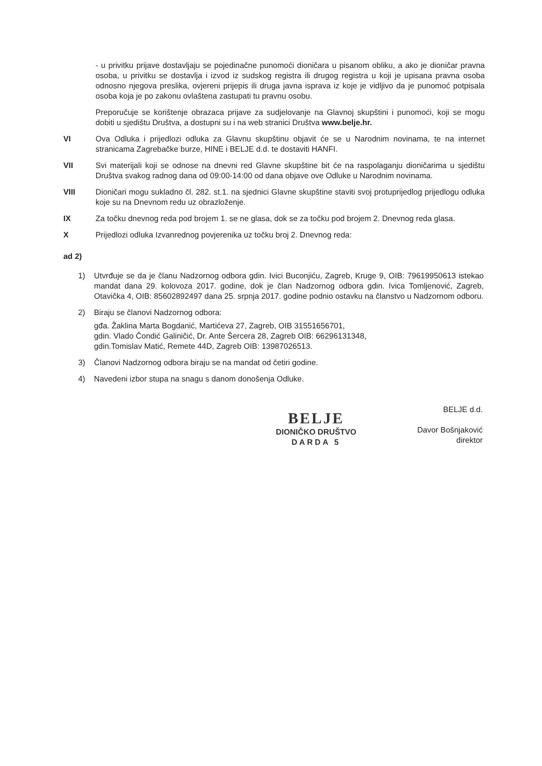- u privitku prijave dostavljaju se pojedinačne punomoći dioničara u pisanom obliku, a ako je dioničar pravna osoba, u privitku se dostavlja i izvod iz sudskog registra ili drugog registra u koji je upisana pravna osoba odnosno njegova preslika, ovjereni prijepis ili druga javna isprava iz koje je vidljivo da je punomoć potpisala osoba koja je po zakonu ovlaštena zastupati tu pravnu osobu.
Preporučuje se korištenje obrazaca prijave za sudjelovanje na Glavnoj skupštini i punomoći, koji se mogu dobiti u sjedištu Društva, a dostupni su i na web stranici Društva www.belje.hr.
VI Ova Odluka i prijedlozi odluka za Glavnu skupštinu objavit će se u Narodnim novinama, te na internet stranicama Zagrebačke burze, HINE i BELJE d.d. te dostaviti HANFI.
VII Svi materijali koji se odnose na dnevni red Glavne skupštine bit će na raspolaganju dioničarima u sjedištu Društva svakog radnog dana od 09:00-14:00 od dana objave ove Odluke u Narodnim novinama.
VIII Dioničari mogu sukladno čl. 282. st.1. na sjednici Glavne skupštine staviti svoj protuprijedlog prijedlogu odluka koje su na Dnevnom redu uz obrazloženje.
IX Za točku dnevnog reda pod brojem 1. se ne glasa, dok se za točku pod brojem 2. Dnevnog reda glasa.
X Prijedlozi odluka Izvanrednog povjerenika uz točku broj 2. Dnevnog reda:
ad 2)
1) Utvrđuje se da je članu Nadzornog odbora gdin. Ivici Buconjiću, Zagreb, Kruge 9, OIB: 79619950613 istekao mandat dana 29. kolovoza 2017. godine, dok je član Nadzornog odbora gdin. Ivica Tomljenović, Zagreb, Otavička 4, OIB: 85602892497 dana 25. srpnja 2017. godine podnio ostavku na članstvo u Nadzornom odboru.
2) Biraju se članovi Nadzornog odbora:
gđa. Žaklina Marta Bogdanić, Martićeva 27, Zagreb, OIB 31551656701,
gdin. Vlado Čondić Galiniĉić, Dr. Ante Šercera 28, Zagreb OIB: 66296131348,
gdin.Tomislav Matić, Remete 44D, Zagreb OIB: 13987026513.
3) Članovi Nadzornog odbora biraju se na mandat od četiri godine.
4) Navedeni izbor stupa na snagu s danom donošenja Odluke.
BELJE
DIONIČKO DRUŠTVO
DARDA 5
BELJE d.d.
Davor Bošnjaković
direktor